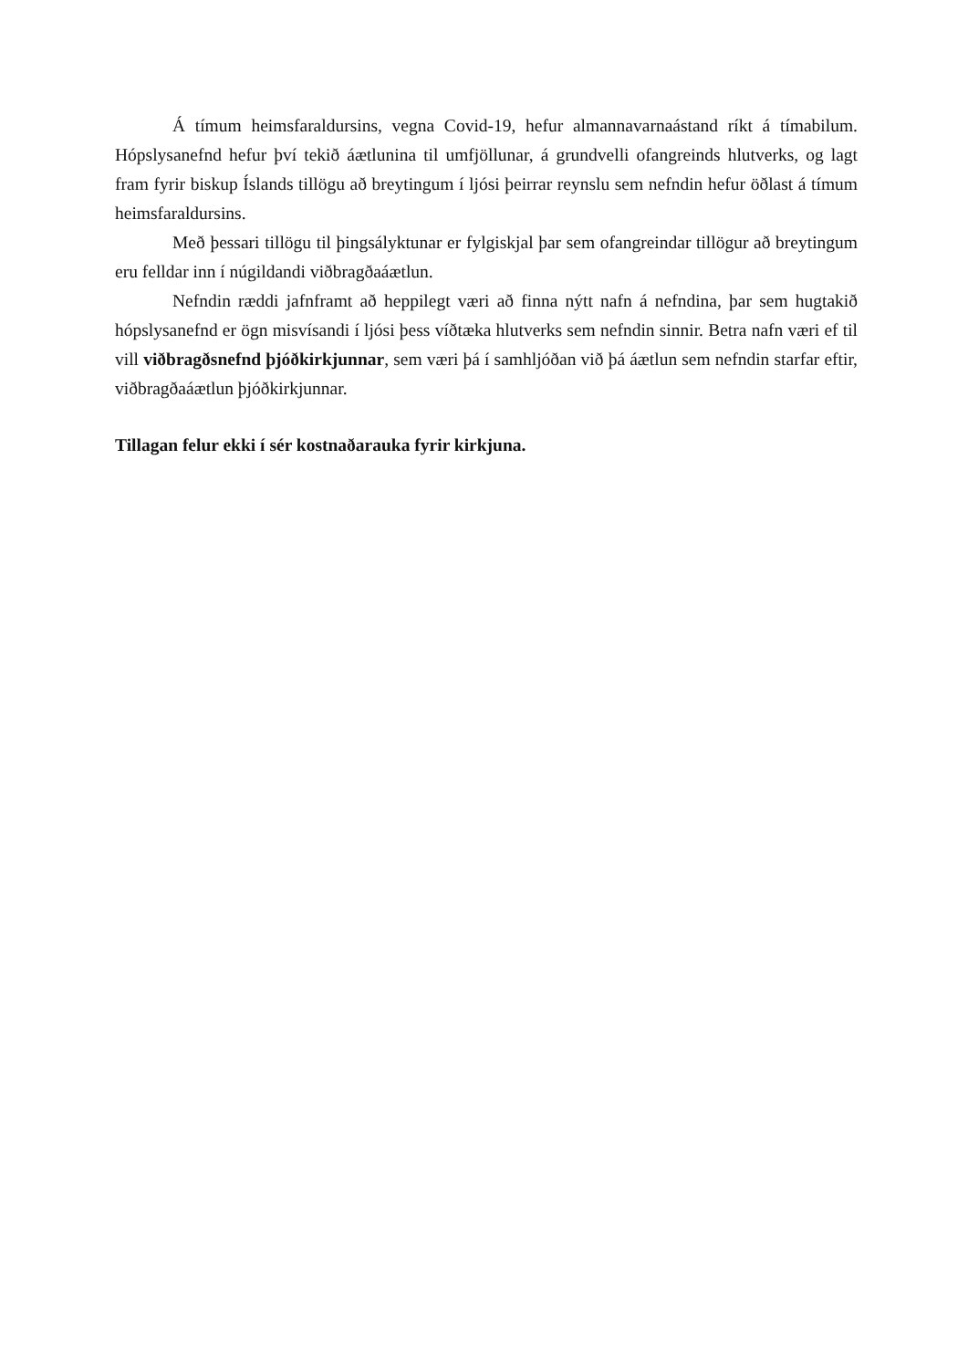Á tímum heimsfaraldursins, vegna Covid-19, hefur almannavarnaástand ríkt á tímabilum. Hópslysanefnd hefur því tekið áætlunina til umfjöllunar, á grundvelli ofangreinds hlutverks, og lagt fram fyrir biskup Íslands tillögu að breytingum í ljósi þeirrar reynslu sem nefndin hefur öðlast á tímum heimsfaraldursins.
Með þessari tillögu til þingsályktunar er fylgiskjal þar sem ofangreindar tillögur að breytingum eru felldar inn í núgildandi viðbragðaáætlun.
Nefndin ræddi jafnframt að heppilegt væri að finna nýtt nafn á nefndina, þar sem hugtakið hópslysanefnd er ögn misvísandi í ljósi þess víðtæka hlutverks sem nefndin sinnir. Betra nafn væri ef til vill viðbragðsnefnd þjóðkirkjunnar, sem væri þá í samhljóðan við þá áætlun sem nefndin starfar eftir, viðbragðaáætlun þjóðkirkjunnar.
Tillagan felur ekki í sér kostnaðarauka fyrir kirkjuna.